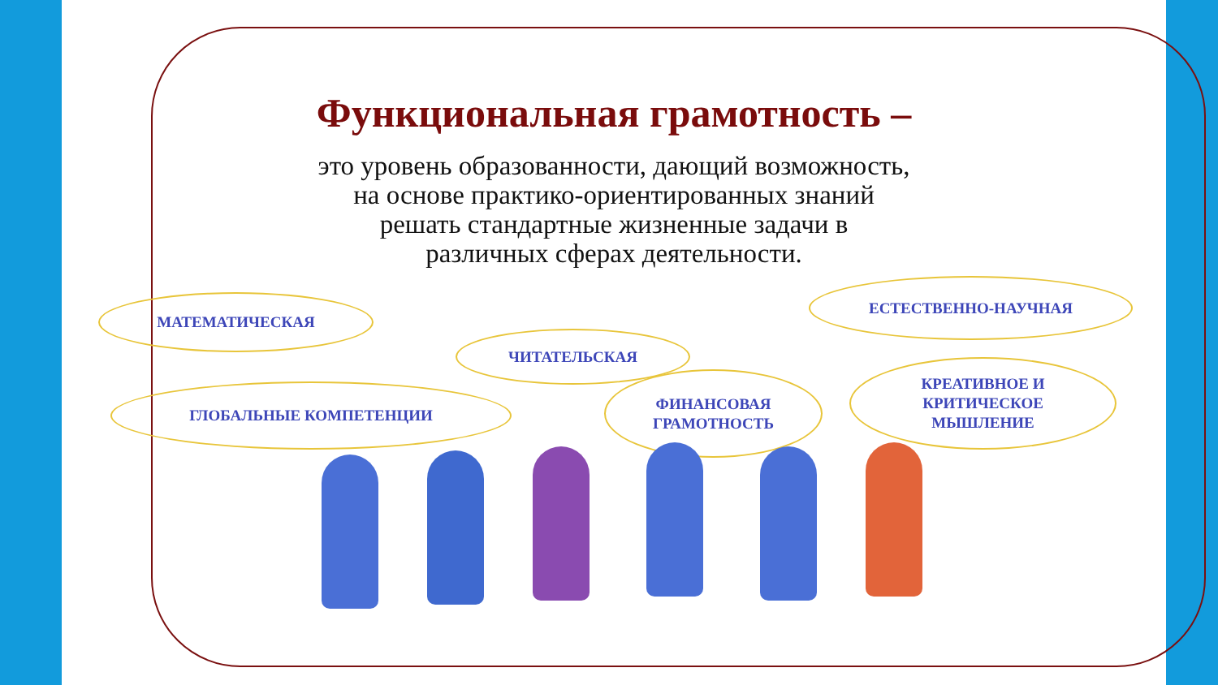Функциональная грамотность –
это уровень образованности, дающий возможность,
на основе практико-ориентированных знаний
решать стандартные жизненные задачи в
различных сферах деятельности.
МАТЕМАТИЧЕСКАЯ
ЕСТЕСТВЕННО-НАУЧНАЯ
ЧИТАТЕЛЬСКАЯ
ГЛОБАЛЬНЫЕ КОМПЕТЕНЦИИ
ФИНАНСОВАЯ
ГРАМОТНОСТЬ
КРЕАТИВНОЕ И
КРИТИЧЕСКОЕ
МЫШЛЕНИЕ